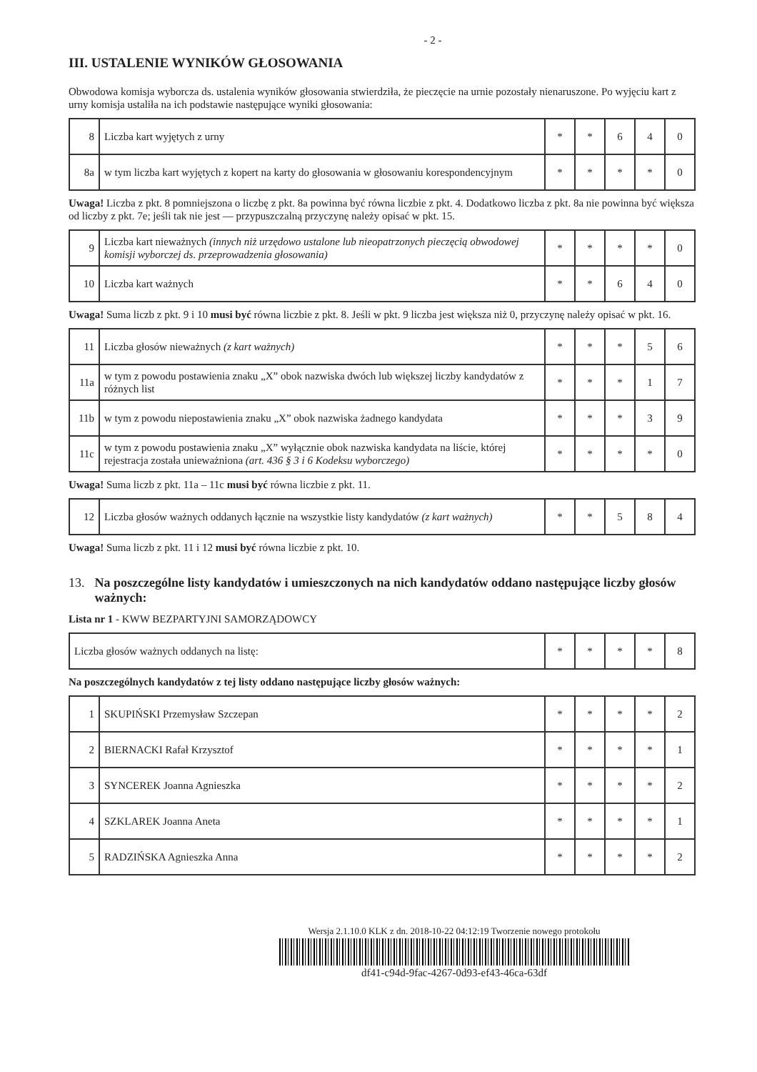- 2 -
III. USTALENIE WYNIKÓW GŁOSOWANIA
Obwodowa komisja wyborcza ds. ustalenia wyników głosowania stwierdziła, że pieczęcie na urnie pozostały nienaruszone. Po wyjęciu kart z urny komisja ustaliła na ich podstawie następujące wyniki głosowania:
| 8 | Liczba kart wyjętych z urny | * | * | 6 | 4 | 0 |
| 8a | w tym liczba kart wyjętych z kopert na karty do głosowania w głosowaniu korespondencyjnym | * | * | * | * | 0 |
Uwaga! Liczba z pkt. 8 pomniejszona o liczbę z pkt. 8a powinna być równa liczbie z pkt. 4. Dodatkowo liczba z pkt. 8a nie powinna być większa od liczby z pkt. 7e; jeśli tak nie jest — przypuszczalną przyczynę należy opisać w pkt. 15.
| 9 | Liczba kart nieważnych (innych niż urzędowo ustalone lub nieopatrzonych pieczęcią obwodowej komisji wyborczej ds. przeprowadzenia głosowania) | * | * | * | * | 0 |
| 10 | Liczba kart ważnych | * | * | 6 | 4 | 0 |
Uwaga! Suma liczb z pkt. 9 i 10 musi być równa liczbie z pkt. 8. Jeśli w pkt. 9 liczba jest większa niż 0, przyczynę należy opisać w pkt. 16.
| 11 | Liczba głosów nieważnych (z kart ważnych) | * | * | * | 5 | 6 |
| 11a | w tym z powodu postawienia znaku „X” obok nazwiska dwóch lub większej liczby kandydatów z różnych list | * | * | * | 1 | 7 |
| 11b | w tym z powodu niepostawienia znaku „X” obok nazwiska żadnego kandydata | * | * | * | 3 | 9 |
| 11c | w tym z powodu postawienia znaku „X” wyłącznie obok nazwiska kandydata na liście, której rejestracja została unieważniona (art. 436 § 3 i 6 Kodeksu wyborczego) | * | * | * | * | 0 |
Uwaga! Suma liczb z pkt. 11a – 11c musi być równa liczbie z pkt. 11.
| 12 | Liczba głosów ważnych oddanych łącznie na wszystkie listy kandydatów (z kart ważnych) | * | * | 5 | 8 | 4 |
Uwaga! Suma liczb z pkt. 11 i 12 musi być równa liczbie z pkt. 10.
13. Na poszczególne listy kandydatów i umieszczonych na nich kandydatów oddano następujące liczby głosów ważnych:
Lista nr 1 - KWW BEZPARTYJNI SAMORZĄDOWCY
| Liczba głosów ważnych oddanych na listę: | * | * | * | * | 8 |
Na poszczególnych kandydatów z tej listy oddano następujące liczby głosów ważnych:
| 1 | SKUPIŃSKI Przemysław Szczepan | * | * | * | * | 2 |
| 2 | BIERNACKI Rafał Krzysztof | * | * | * | * | 1 |
| 3 | SYNCEREK Joanna Agnieszka | * | * | * | * | 2 |
| 4 | SZKLAREK Joanna Aneta | * | * | * | * | 1 |
| 5 | RADZIŃSKA Agnieszka Anna | * | * | * | * | 2 |
Wersja 2.1.10.0 KLK z dn. 2018-10-22 04:12:19 Tworzenie nowego protokołu
df41-c94d-9fac-4267-0d93-ef43-46ca-63df